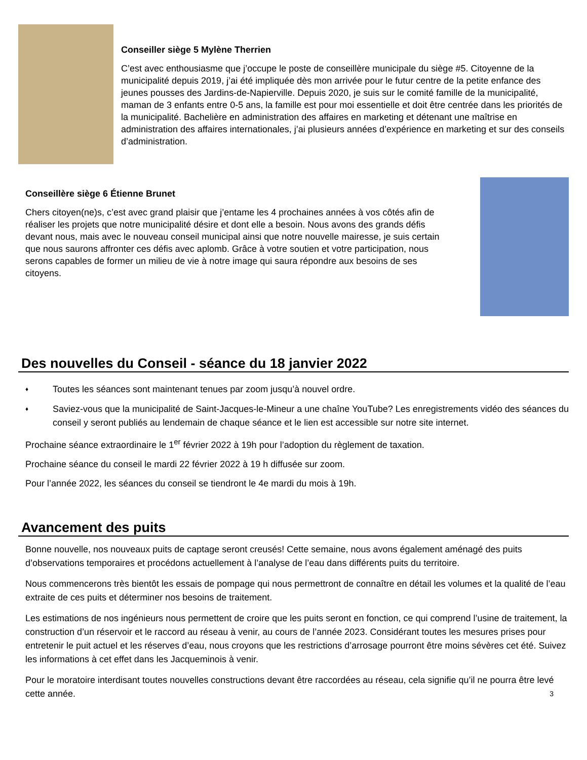Conseiller siège 5 Mylène Therrien
C’est avec enthousiasme que j’occupe le poste de conseillère municipale du siège #5. Citoyenne de la municipalité depuis 2019, j’ai été impliquée dès mon arrivée pour le futur centre de la petite enfance des jeunes pousses des Jardins-de-Napierville. Depuis 2020, je suis sur le comité famille de la municipalité, maman de 3 enfants entre 0-5 ans, la famille est pour moi essentielle et doit être centrée dans les priorités de la municipalité. Bachelière en administration des affaires en marketing et détenant une maîtrise en administration des affaires internationales, j’ai plusieurs années d’expérience en marketing et sur des conseils d’administration.
Conseillère siège 6 Étienne Brunet
Chers citoyen(ne)s, c’est avec grand plaisir que j’entame les 4 prochaines années à vos côtés afin de réaliser les projets que notre municipalité désire et dont elle a besoin. Nous avons des grands défis devant nous, mais avec le nouveau conseil municipal ainsi que notre nouvelle mairesse, je suis certain que nous saurons affronter ces défis avec aplomb. Grâce à votre soutien et votre participation, nous serons capables de former un milieu de vie à notre image qui saura répondre aux besoins de ses citoyens.
Des nouvelles du Conseil - séance du 18 janvier 2022
♦ Toutes les séances sont maintenant tenues par zoom jusqu’à nouvel ordre.
♦ Saviez-vous que la municipalité de Saint-Jacques-le-Mineur a une chaîne YouTube? Les enregistrements vidéo des séances du conseil y seront publiés au lendemain de chaque séance et le lien est accessible sur notre site internet.
Prochaine séance extraordinaire le 1<sup>er</sup> février 2022 à 19h pour l’adoption du règlement de taxation.
Prochaine séance du conseil le mardi 22 février 2022 à 19 h diffusée sur zoom.
Pour l’année 2022, les séances du conseil se tiendront le 4e mardi du mois à 19h.
Avancement des puits
Bonne nouvelle, nos nouveaux puits de captage seront creusés! Cette semaine, nous avons également aménagé des puits d’observations temporaires et procédons actuellement à l’analyse de l’eau dans différents puits du territoire.
Nous commencerons très bientôt les essais de pompage qui nous permettront de connaître en détail les volumes et la qualité de l’eau extraite de ces puits et déterminer nos besoins de traitement.
Les estimations de nos ingénieurs nous permettent de croire que les puits seront en fonction, ce qui comprend l’usine de traitement, la construction d’un réservoir et le raccord au réseau à venir, au cours de l’année 2023. Considérant toutes les mesures prises pour entretenir le puit actuel et les réserves d’eau, nous croyons que les restrictions d’arrosage pourront être moins sévères cet été. Suivez les informations à cet effet dans les Jacqueminois à venir.
Pour le moratoire interdisant toutes nouvelles constructions devant être raccordées au réseau, cela signifie qu’il ne pourra être levé cette année. 3